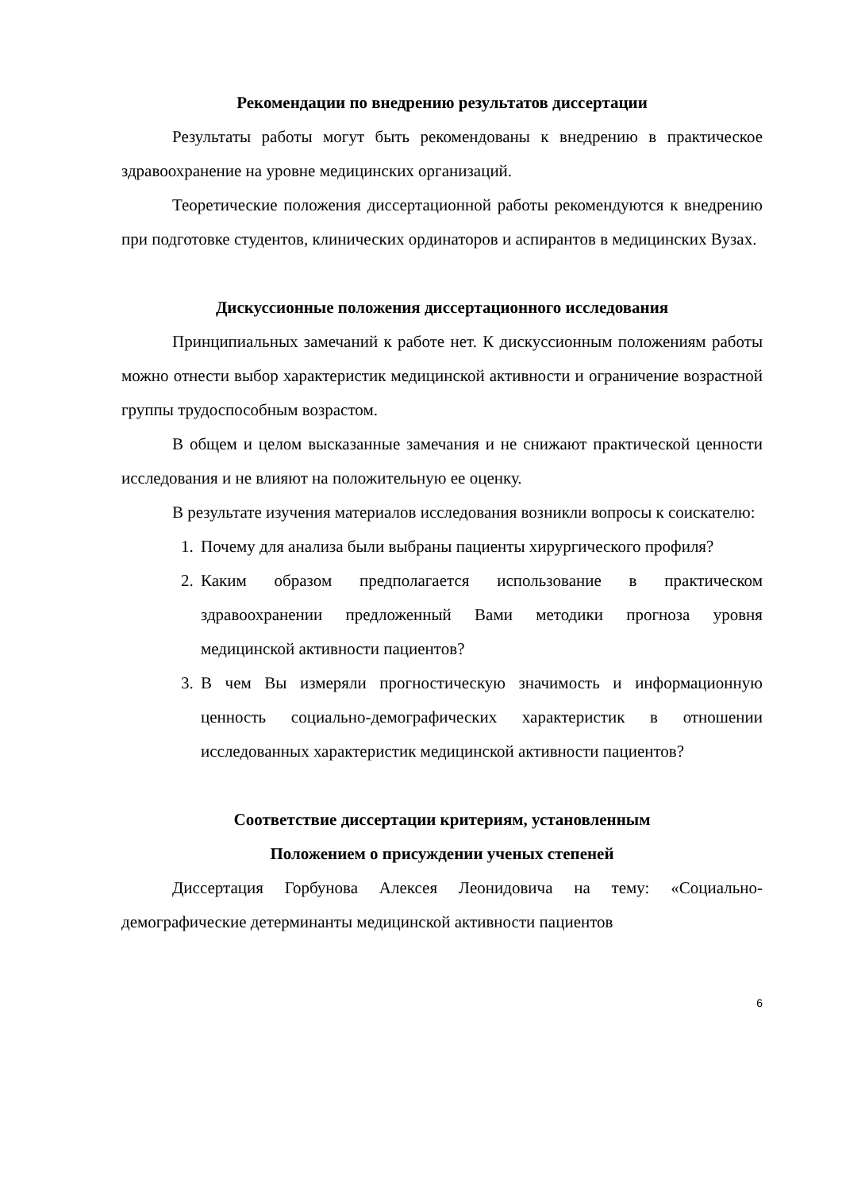Рекомендации по внедрению результатов диссертации
Результаты работы могут быть рекомендованы к внедрению в практическое здравоохранение на уровне медицинских организаций.
Теоретические положения диссертационной работы рекомендуются к внедрению при подготовке студентов, клинических ординаторов и аспирантов в медицинских Вузах.
Дискуссионные положения диссертационного исследования
Принципиальных замечаний к работе нет. К дискуссионным положениям работы можно отнести выбор характеристик медицинской активности и ограничение возрастной группы трудоспособным возрастом.
В общем и целом высказанные замечания и не снижают практической ценности исследования и не влияют на положительную ее оценку.
В результате изучения материалов исследования возникли вопросы к соискателю:
1. Почему для анализа были выбраны пациенты хирургического профиля?
2. Каким образом предполагается использование в практическом здравоохранении предложенный Вами методики прогноза уровня медицинской активности пациентов?
3. В чем Вы измеряли прогностическую значимость и информационную ценность социально-демографических характеристик в отношении исследованных характеристик медицинской активности пациентов?
Соответствие диссертации критериям, установленным
Положением о присуждении ученых степеней
Диссертация Горбунова Алексея Леонидовича на тему: «Социально-демографические детерминанты медицинской активности пациентов
6